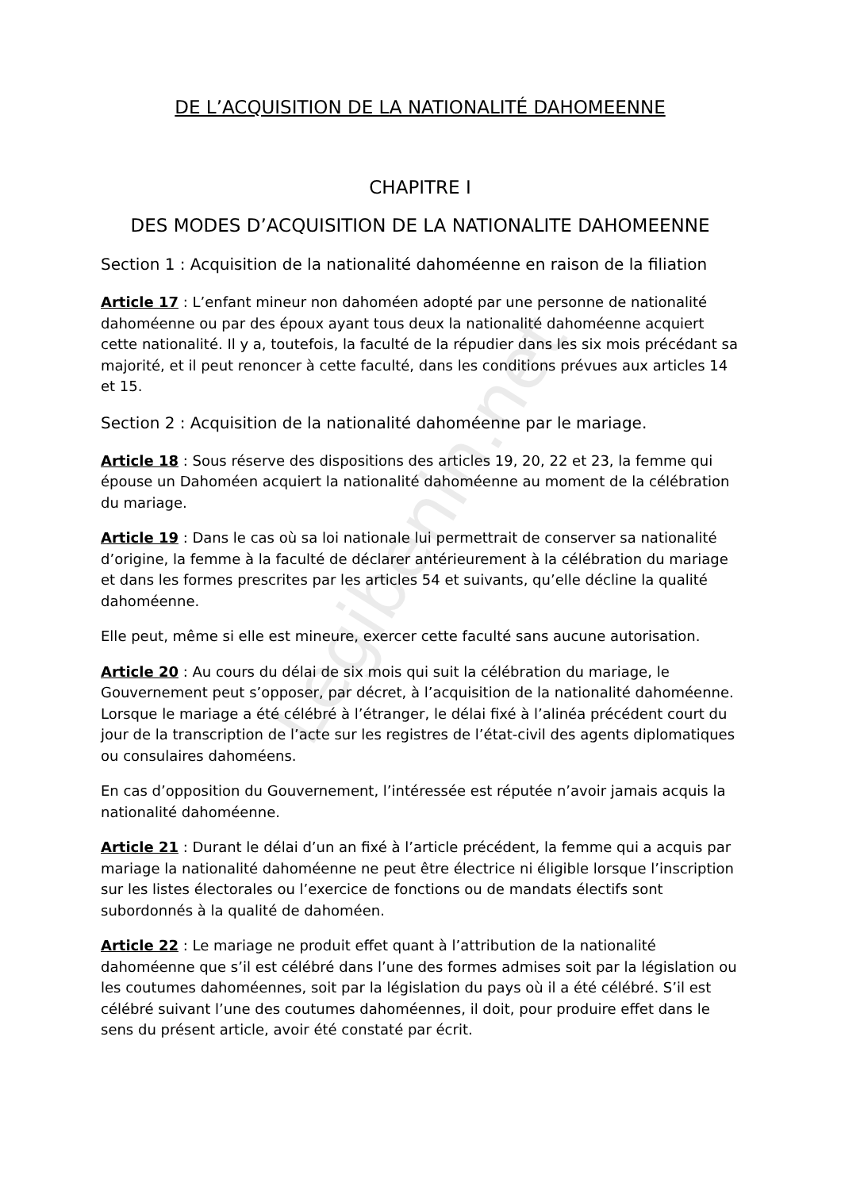Legibenin.net
DE L’ACQUISITION DE LA NATIONALITÉ DAHOMEENNE
CHAPITRE I
DES MODES D’ACQUISITION DE LA NATIONALITE DAHOMEENNE
Section 1 : Acquisition de la nationalité dahoméenne en raison de la filiation
Article 17 : L’enfant mineur non dahoméen adopté par une personne de nationalité dahoméenne ou par des époux ayant tous deux la nationalité dahoméenne acquiert cette nationalité. Il y a, toutefois, la faculté de la répudier dans les six mois précédant sa majorité, et il peut renoncer à cette faculté, dans les conditions prévues aux articles 14 et 15.
Section 2 : Acquisition de la nationalité dahoméenne par le mariage.
Article 18 : Sous réserve des dispositions des articles 19, 20, 22 et 23, la femme qui épouse un Dahoméen acquiert la nationalité dahoméenne au moment de la célébration du mariage.
Article 19 : Dans le cas où sa loi nationale lui permettrait de conserver sa nationalité d’origine, la femme à la faculté de déclarer antérieurement à la célébration du mariage et dans les formes prescrites par les articles 54 et suivants, qu’elle décline la qualité dahoméenne.
Elle peut, même si elle est mineure, exercer cette faculté sans aucune autorisation.
Article 20 : Au cours du délai de six mois qui suit la célébration du mariage, le Gouvernement peut s’opposer, par décret, à l’acquisition de la nationalité dahoméenne. Lorsque le mariage a été célébré à l’étranger, le délai fixé à l’alinéa précédent court du jour de la transcription de l’acte sur les registres de l’état-civil des agents diplomatiques ou consulaires dahoméens.
En cas d’opposition du Gouvernement, l’intéressée est réputée n’avoir jamais acquis la nationalité dahoméenne.
Article 21 : Durant le délai d’un an fixé à l’article précédent, la femme qui a acquis par mariage la nationalité dahoméenne ne peut être électrice ni éligible lorsque l’inscription sur les listes électorales ou l’exercice de fonctions ou de mandats électifs sont subordonnés à la qualité de dahoméen.
Article 22 : Le mariage ne produit effet quant à l’attribution de la nationalité dahoméenne que s’il est célébré dans l’une des formes admises soit par la législation ou les coutumes dahoméennes, soit par la législation du pays où il a été célébré. S’il est célébré suivant l’une des coutumes dahoméennes, il doit, pour produire effet dans le sens du présent article, avoir été constaté par écrit.